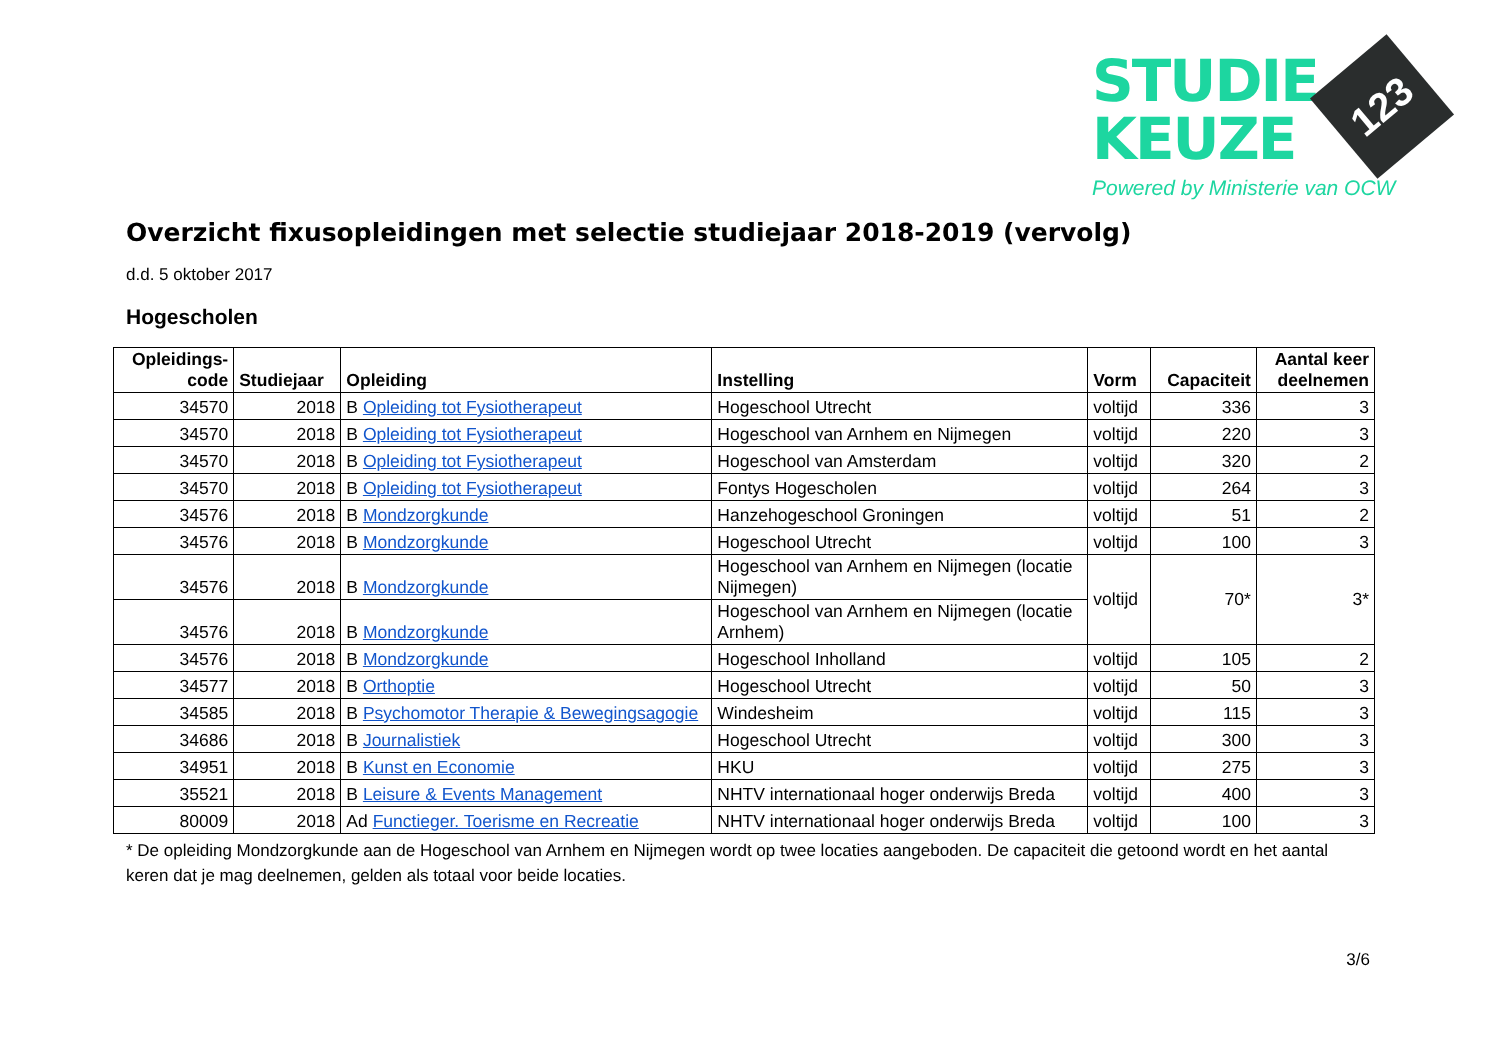STUDIE
KEUZE
123
Powered by Ministerie van OCW
Overzicht fixusopleidingen met selectie studiejaar 2018-2019 (vervolg)
d.d. 5 oktober 2017
Hogescholen
| Opleidings- code | Studiejaar | Opleiding | Instelling | Vorm | Capaciteit | Aantal keer deelnemen |
| --- | --- | --- | --- | --- | --- | --- |
| 34570 | 2018 | B Opleiding tot Fysiotherapeut | Hogeschool Utrecht | voltijd | 336 | 3 |
| 34570 | 2018 | B Opleiding tot Fysiotherapeut | Hogeschool van Arnhem en Nijmegen | voltijd | 220 | 3 |
| 34570 | 2018 | B Opleiding tot Fysiotherapeut | Hogeschool van Amsterdam | voltijd | 320 | 2 |
| 34570 | 2018 | B Opleiding tot Fysiotherapeut | Fontys Hogescholen | voltijd | 264 | 3 |
| 34576 | 2018 | B Mondzorgkunde | Hanzehogeschool Groningen | voltijd | 51 | 2 |
| 34576 | 2018 | B Mondzorgkunde | Hogeschool Utrecht | voltijd | 100 | 3 |
| 34576 | 2018 | B Mondzorgkunde | Hogeschool van Arnhem en Nijmegen (locatie Nijmegen) | voltijd | 70* | 3* |
| 34576 | 2018 | B Mondzorgkunde | Hogeschool van Arnhem en Nijmegen (locatie Arnhem) | | | |
| 34576 | 2018 | B Mondzorgkunde | Hogeschool Inholland | voltijd | 105 | 2 |
| 34577 | 2018 | B Orthoptie | Hogeschool Utrecht | voltijd | 50 | 3 |
| 34585 | 2018 | B Psychomotor Therapie & Bewegingsagogie | Windesheim | voltijd | 115 | 3 |
| 34686 | 2018 | B Journalistiek | Hogeschool Utrecht | voltijd | 300 | 3 |
| 34951 | 2018 | B Kunst en Economie | HKU | voltijd | 275 | 3 |
| 35521 | 2018 | B Leisure & Events Management | NHTV internationaal hoger onderwijs Breda | voltijd | 400 | 3 |
| 80009 | 2018 | Ad Functieger. Toerisme en Recreatie | NHTV internationaal hoger onderwijs Breda | voltijd | 100 | 3 |
* De opleiding Mondzorgkunde aan de Hogeschool van Arnhem en Nijmegen wordt op twee locaties aangeboden. De capaciteit die getoond wordt en het aantal keren dat je mag deelnemen, gelden als totaal voor beide locaties.
3/6